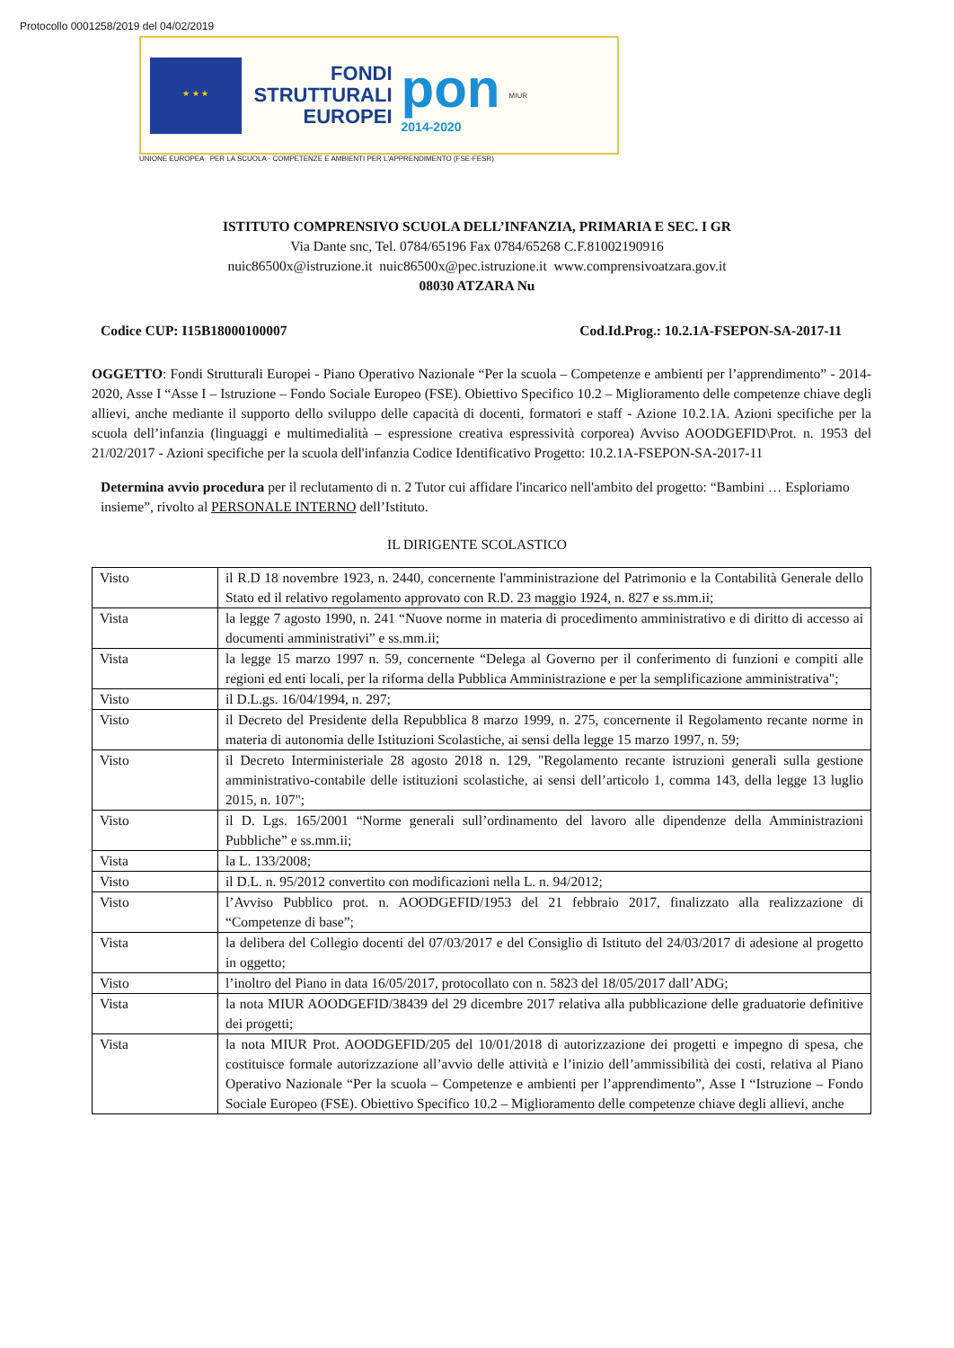Protocollo 0001258/2019 del 04/02/2019
★ ★ ★
FONDI
STRUTTURALI
EUROPEI
pon
2014-2020
MIUR
UNIONE EUROPEA PER LA SCUOLA - COMPETENZE E AMBIENTI PER L'APPRENDIMENTO (FSE-FESR)
ISTITUTO COMPRENSIVO SCUOLA DELL’INFANZIA, PRIMARIA E SEC. I GR
Via Dante snc, Tel. 0784/65196 Fax 0784/65268 C.F.81002190916
nuic86500x@istruzione.it nuic86500x@pec.istruzione.it www.comprensivoatzara.gov.it
08030 ATZARA Nu
Codice CUP: I15B18000100007 Cod.Id.Prog.: 10.2.1A-FSEPON-SA-2017-11
OGGETTO: Fondi Strutturali Europei - Piano Operativo Nazionale “Per la scuola – Competenze e ambienti per l’apprendimento” - 2014-2020, Asse I “Asse I – Istruzione – Fondo Sociale Europeo (FSE). Obiettivo Specifico 10.2 – Miglioramento delle competenze chiave degli allievi, anche mediante il supporto dello sviluppo delle capacità di docenti, formatori e staff - Azione 10.2.1A. Azioni specifiche per la scuola dell’infanzia (linguaggi e multimedialità – espressione creativa espressività corporea) Avviso AOODGEFID\Prot. n. 1953 del 21/02/2017 - Azioni specifiche per la scuola dell'infanzia Codice Identificativo Progetto: 10.2.1A-FSEPON-SA-2017-11
Determina avvio procedura per il reclutamento di n. 2 Tutor cui affidare l'incarico nell'ambito del progetto: “Bambini … Esploriamo insieme”, rivolto al PERSONALE INTERNO dell’Istituto.
IL DIRIGENTE SCOLASTICO
| Visto | il R.D 18 novembre 1923, n. 2440, concernente l'amministrazione del Patrimonio e la Contabilità Generale dello Stato ed il relativo regolamento approvato con R.D. 23 maggio 1924, n. 827 e ss.mm.ii; |
| Vista | la legge 7 agosto 1990, n. 241 “Nuove norme in materia di procedimento amministrativo e di diritto di accesso ai documenti amministrativi” e ss.mm.ii; |
| Vista | la legge 15 marzo 1997 n. 59, concernente “Delega al Governo per il conferimento di funzioni e compiti alle regioni ed enti locali, per la riforma della Pubblica Amministrazione e per la semplificazione amministrativa"; |
| Visto | il D.L.gs. 16/04/1994, n. 297; |
| Visto | il Decreto del Presidente della Repubblica 8 marzo 1999, n. 275, concernente il Regolamento recante norme in materia di autonomia delle Istituzioni Scolastiche, ai sensi della legge 15 marzo 1997, n. 59; |
| Visto | il Decreto Interministeriale 28 agosto 2018 n. 129, "Regolamento recante istruzioni generali sulla gestione amministrativo-contabile delle istituzioni scolastiche, ai sensi dell’articolo 1, comma 143, della legge 13 luglio 2015, n. 107"; |
| Visto | il D. Lgs. 165/2001 “Norme generali sull’ordinamento del lavoro alle dipendenze della Amministrazioni Pubbliche” e ss.mm.ii; |
| Vista | la L. 133/2008; |
| Visto | il D.L. n. 95/2012 convertito con modificazioni nella L. n. 94/2012; |
| Visto | l’Avviso Pubblico prot. n. AOODGEFID/1953 del 21 febbraio 2017, finalizzato alla realizzazione di “Competenze di base”; |
| Vista | la delibera del Collegio docenti del 07/03/2017 e del Consiglio di Istituto del 24/03/2017 di adesione al progetto in oggetto; |
| Visto | l’inoltro del Piano in data 16/05/2017, protocollato con n. 5823 del 18/05/2017 dall’ADG; |
| Vista | la nota MIUR AOODGEFID/38439 del 29 dicembre 2017 relativa alla pubblicazione delle graduatorie definitive dei progetti; |
| Vista | la nota MIUR Prot. AOODGEFID/205 del 10/01/2018 di autorizzazione dei progetti e impegno di spesa, che costituisce formale autorizzazione all’avvio delle attività e l’inizio dell’ammissibilità dei costi, relativa al Piano Operativo Nazionale “Per la scuola – Competenze e ambienti per l’apprendimento”, Asse I “Istruzione – Fondo Sociale Europeo (FSE). Obiettivo Specifico 10.2 – Miglioramento delle competenze chiave degli allievi, anche |